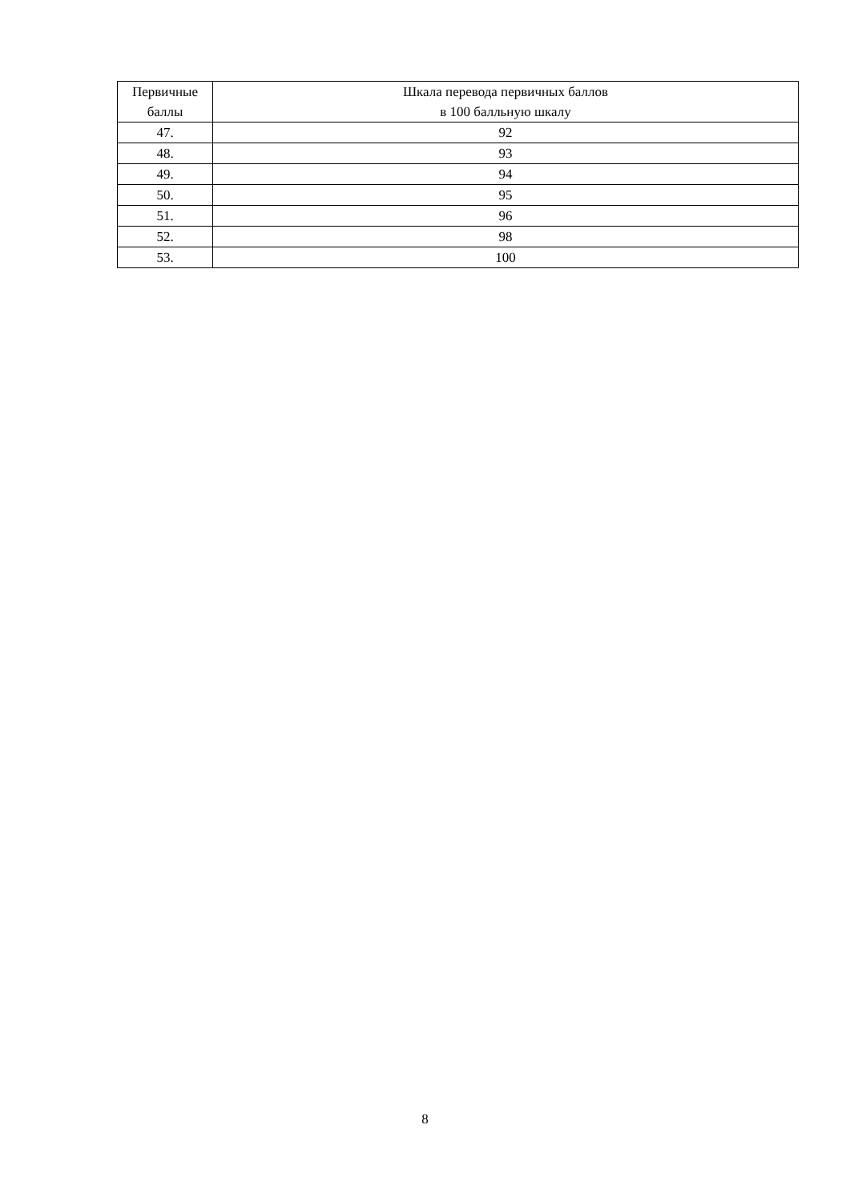| Первичные баллы | Шкала перевода первичных баллов в 100 балльную шкалу |
| --- | --- |
| 47. | 92 |
| 48. | 93 |
| 49. | 94 |
| 50. | 95 |
| 51. | 96 |
| 52. | 98 |
| 53. | 100 |
8